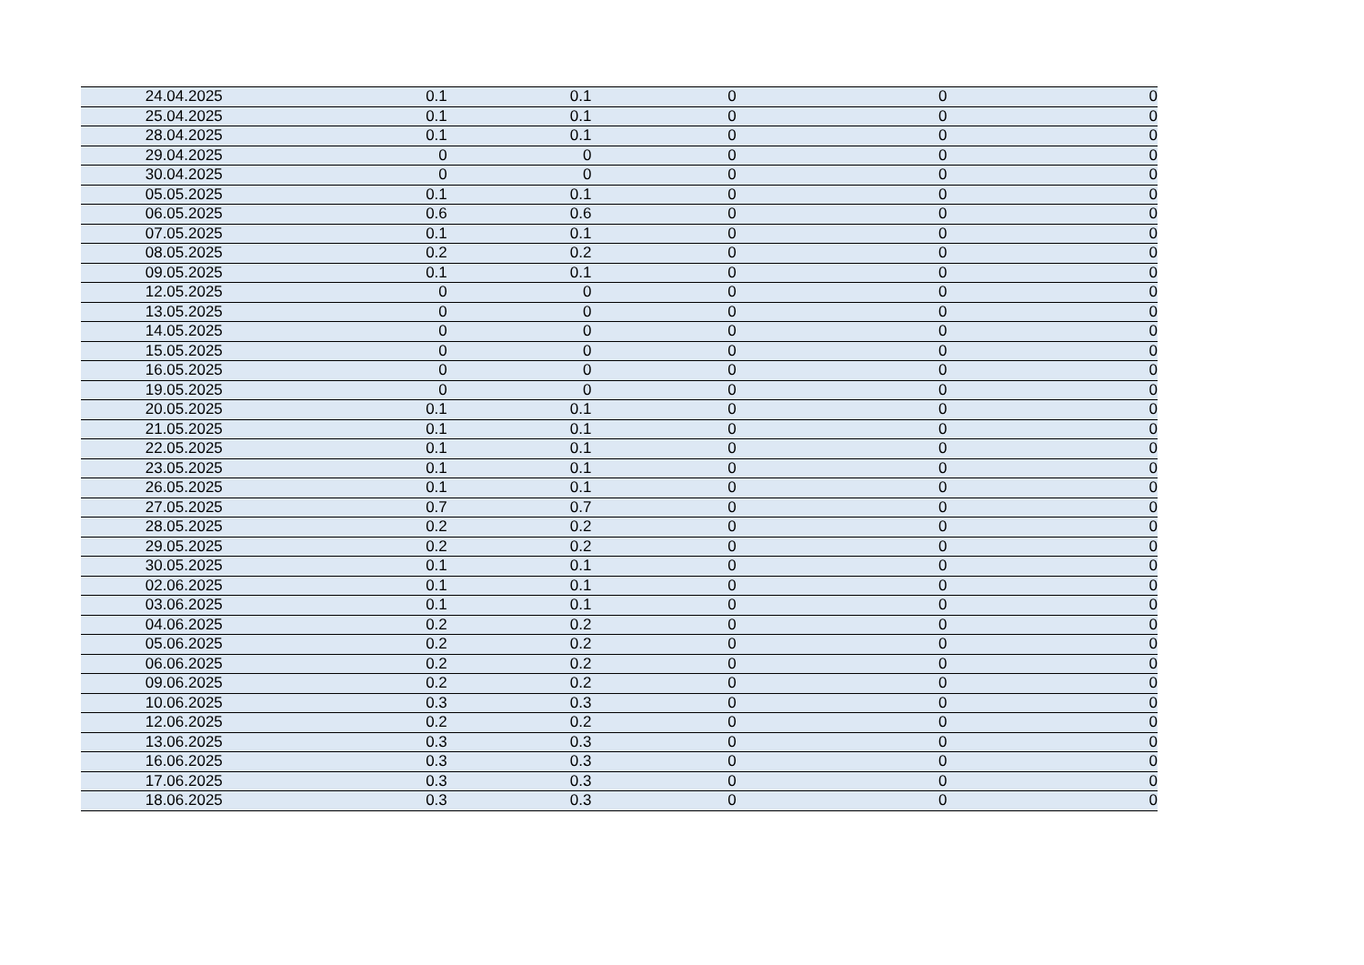| 24.04.2025 | 0.1 | 0.1 | 0 | 0 | 0 |
| 25.04.2025 | 0.1 | 0.1 | 0 | 0 | 0 |
| 28.04.2025 | 0.1 | 0.1 | 0 | 0 | 0 |
| 29.04.2025 | 0 | 0 | 0 | 0 | 0 |
| 30.04.2025 | 0 | 0 | 0 | 0 | 0 |
| 05.05.2025 | 0.1 | 0.1 | 0 | 0 | 0 |
| 06.05.2025 | 0.6 | 0.6 | 0 | 0 | 0 |
| 07.05.2025 | 0.1 | 0.1 | 0 | 0 | 0 |
| 08.05.2025 | 0.2 | 0.2 | 0 | 0 | 0 |
| 09.05.2025 | 0.1 | 0.1 | 0 | 0 | 0 |
| 12.05.2025 | 0 | 0 | 0 | 0 | 0 |
| 13.05.2025 | 0 | 0 | 0 | 0 | 0 |
| 14.05.2025 | 0 | 0 | 0 | 0 | 0 |
| 15.05.2025 | 0 | 0 | 0 | 0 | 0 |
| 16.05.2025 | 0 | 0 | 0 | 0 | 0 |
| 19.05.2025 | 0 | 0 | 0 | 0 | 0 |
| 20.05.2025 | 0.1 | 0.1 | 0 | 0 | 0 |
| 21.05.2025 | 0.1 | 0.1 | 0 | 0 | 0 |
| 22.05.2025 | 0.1 | 0.1 | 0 | 0 | 0 |
| 23.05.2025 | 0.1 | 0.1 | 0 | 0 | 0 |
| 26.05.2025 | 0.1 | 0.1 | 0 | 0 | 0 |
| 27.05.2025 | 0.7 | 0.7 | 0 | 0 | 0 |
| 28.05.2025 | 0.2 | 0.2 | 0 | 0 | 0 |
| 29.05.2025 | 0.2 | 0.2 | 0 | 0 | 0 |
| 30.05.2025 | 0.1 | 0.1 | 0 | 0 | 0 |
| 02.06.2025 | 0.1 | 0.1 | 0 | 0 | 0 |
| 03.06.2025 | 0.1 | 0.1 | 0 | 0 | 0 |
| 04.06.2025 | 0.2 | 0.2 | 0 | 0 | 0 |
| 05.06.2025 | 0.2 | 0.2 | 0 | 0 | 0 |
| 06.06.2025 | 0.2 | 0.2 | 0 | 0 | 0 |
| 09.06.2025 | 0.2 | 0.2 | 0 | 0 | 0 |
| 10.06.2025 | 0.3 | 0.3 | 0 | 0 | 0 |
| 12.06.2025 | 0.2 | 0.2 | 0 | 0 | 0 |
| 13.06.2025 | 0.3 | 0.3 | 0 | 0 | 0 |
| 16.06.2025 | 0.3 | 0.3 | 0 | 0 | 0 |
| 17.06.2025 | 0.3 | 0.3 | 0 | 0 | 0 |
| 18.06.2025 | 0.3 | 0.3 | 0 | 0 | 0 |